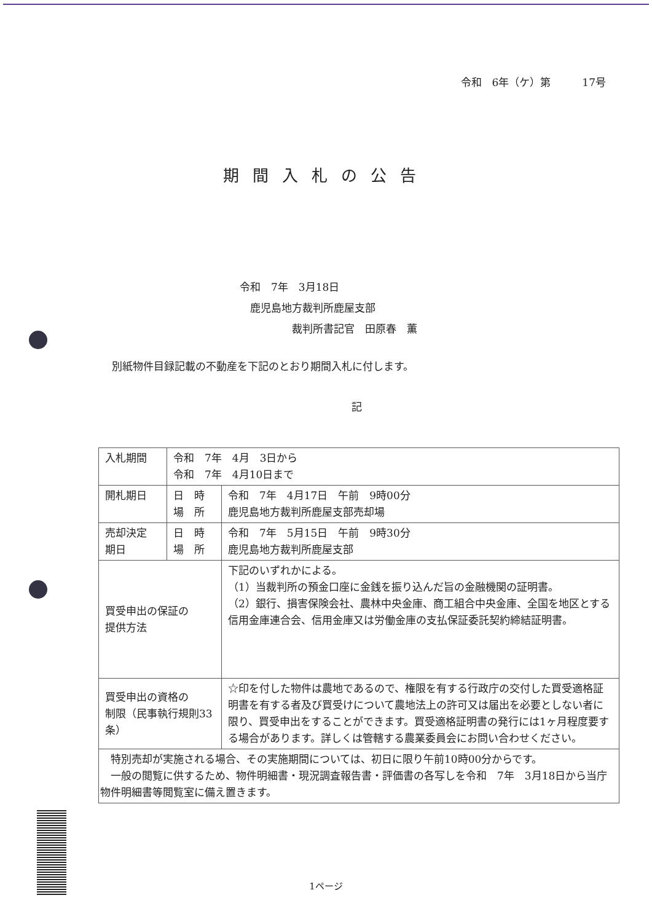令和　6年（ケ）第　　　17号
期間入札の公告
令和　7年　3月18日
　鹿児島地方裁判所鹿屋支部
　　　　　裁判所書記官　田原春　薫
別紙物件目録記載の不動産を下記のとおり期間入札に付します。
記
| 入札期間 | 令和 7年 4月 3日から 令和 7年 4月10日まで | |
| 開札期日 | 日 時 場 所 | 令和 7年 4月17日 午前 9時00分 鹿児島地方裁判所鹿屋支部売却場 |
| 売却決定 期日 | 日 時 場 所 | 令和 7年 5月15日 午前 9時30分 鹿児島地方裁判所鹿屋支部 |
| 買受申出の保証の 提供方法 | | 下記のいずれかによる。 （1）当裁判所の預金口座に金銭を振り込んだ旨の金融機関の証明書。 （2）銀行、損害保険会社、農林中央金庫、商工組合中央金庫、全国を地区とする信用金庫連合会、信用金庫又は労働金庫の支払保証委託契約締結証明書。 |
| 買受申出の資格の 制限（民事執行規則33条） | | ☆印を付した物件は農地であるので、権限を有する行政庁の交付した買受適格証明書を有する者及び買受けについて農地法上の許可又は届出を必要としない者に限り、買受申出をすることができます。買受適格証明書の発行には1ヶ月程度要する場合があります。詳しくは管轄する農業委員会にお問い合わせください。 |
| 特別売却が実施される場合、その実施期間については、初日に限り午前10時00分からです。 一般の閲覧に供するため、物件明細書・現況調査報告書・評価書の各写しを令和 7年 3月18日から当庁物件明細書等閲覧室に備え置きます。 | | |
1ページ